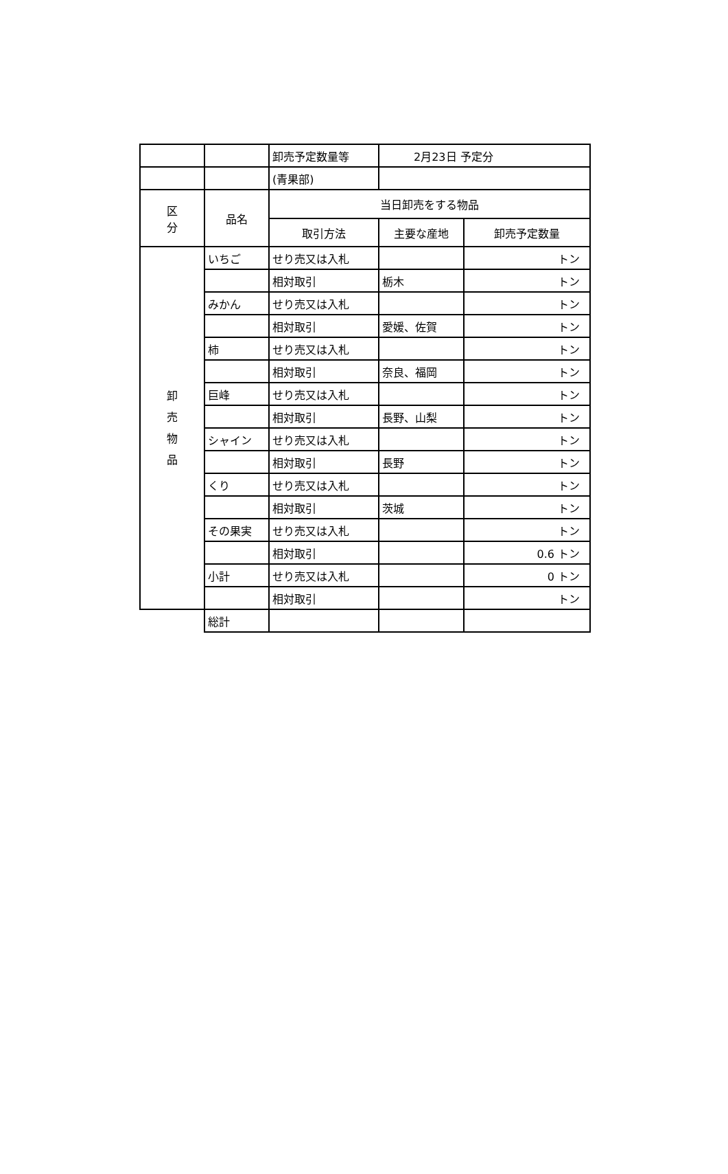| | | 卸売予定数量等 | 2月23日 予定分 | |
| | | (青果部) | | |
| 区 分 | 品名 | 当日卸売をする物品 | | |
| | | 取引方法 | 主要な産地 | 卸売予定数量 |
| 卸 売 物 品 | いちご | せり売又は入札 | | トン |
| | | 相対取引 | 栃木 | トン |
| | みかん | せり売又は入札 | | トン |
| | | 相対取引 | 愛媛、佐賀 | トン |
| | 柿 | せり売又は入札 | | トン |
| | | 相対取引 | 奈良、福岡 | トン |
| | 巨峰 | せり売又は入札 | | トン |
| | | 相対取引 | 長野、山梨 | トン |
| | シャイン | せり売又は入札 | | トン |
| | | 相対取引 | 長野 | トン |
| | くり | せり売又は入札 | | トン |
| | | 相対取引 | 茨城 | トン |
| | その果実 | せり売又は入札 | | トン |
| | | 相対取引 | | 0.6 トン |
| | 小計 | せり売又は入札 | | 0 トン |
| | | 相対取引 | | トン |
| | 総計 | | | |